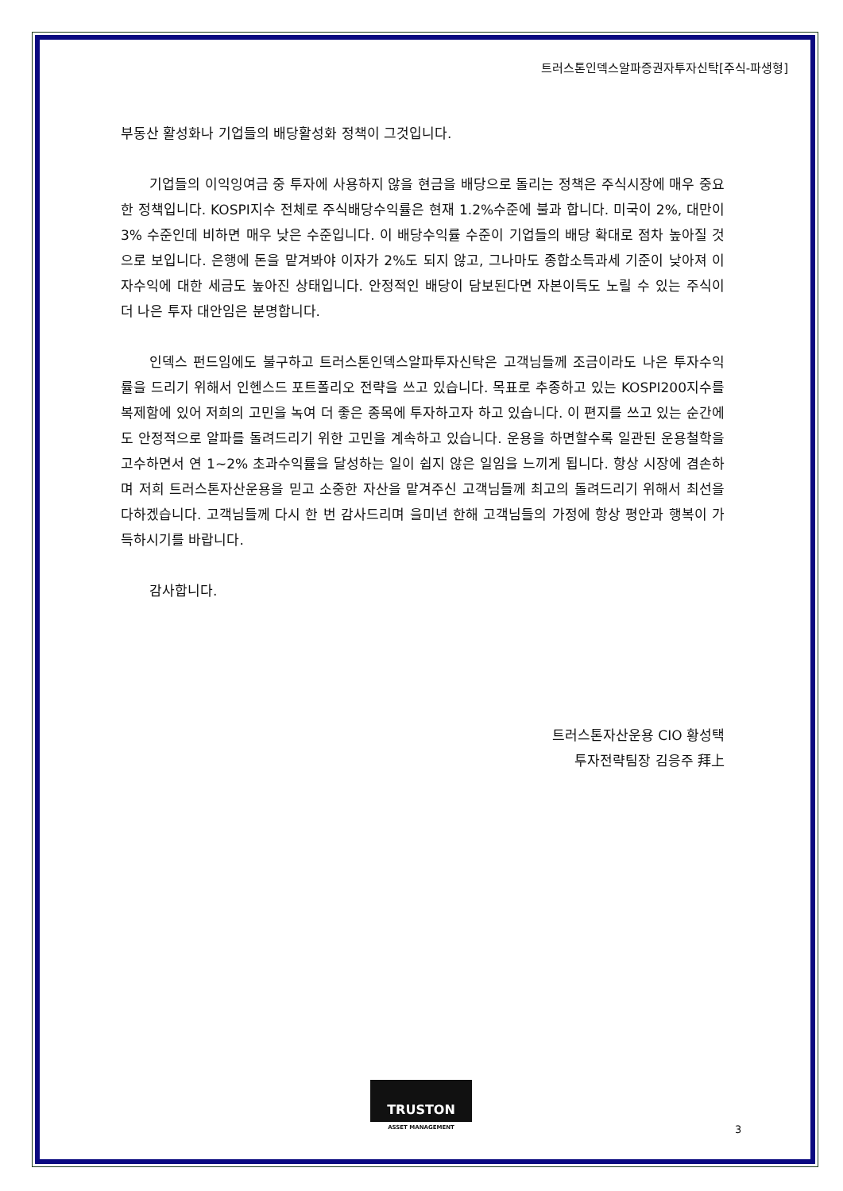트러스톤인덱스알파증권자투자신탁[주식-파생형]
부동산 활성화나 기업들의 배당활성화 정책이 그것입니다.
기업들의 이익잉여금 중 투자에 사용하지 않을 현금을 배당으로 돌리는 정책은 주식시장에 매우 중요한 정책입니다. KOSPI지수 전체로 주식배당수익률은 현재 1.2%수준에 불과 합니다. 미국이 2%, 대만이 3% 수준인데 비하면 매우 낮은 수준입니다. 이 배당수익률 수준이 기업들의 배당 확대로 점차 높아질 것으로 보입니다. 은행에 돈을 맡겨봐야 이자가 2%도 되지 않고, 그나마도 종합소득과세 기준이 낮아져 이자수익에 대한 세금도 높아진 상태입니다. 안정적인 배당이 담보된다면 자본이득도 노릴 수 있는 주식이 더 나은 투자 대안임은 분명합니다.
인덱스 펀드임에도 불구하고 트러스톤인덱스알파투자신탁은 고객님들께 조금이라도 나은 투자수익률을 드리기 위해서 인헨스드 포트폴리오 전략을 쓰고 있습니다. 목표로 추종하고 있는 KOSPI200지수를 복제함에 있어 저희의 고민을 녹여 더 좋은 종목에 투자하고자 하고 있습니다. 이 편지를 쓰고 있는 순간에도 안정적으로 알파를 돌려드리기 위한 고민을 계속하고 있습니다. 운용을 하면할수록 일관된 운용철학을 고수하면서 연 1~2% 초과수익률을 달성하는 일이 쉽지 않은 일임을 느끼게 됩니다. 항상 시장에 겸손하며 저희 트러스톤자산운용을 믿고 소중한 자산을 맡겨주신 고객님들께 최고의 돌려드리기 위해서 최선을 다하겠습니다. 고객님들께 다시 한 번 감사드리며 을미년 한해 고객님들의 가정에 항상 평안과 행복이 가득하시기를 바랍니다.
감사합니다.
트러스톤자산운용 CIO 황성택
투자전략팀장 김응주 拜上
TRUSTON
ASSET MANAGEMENT
3